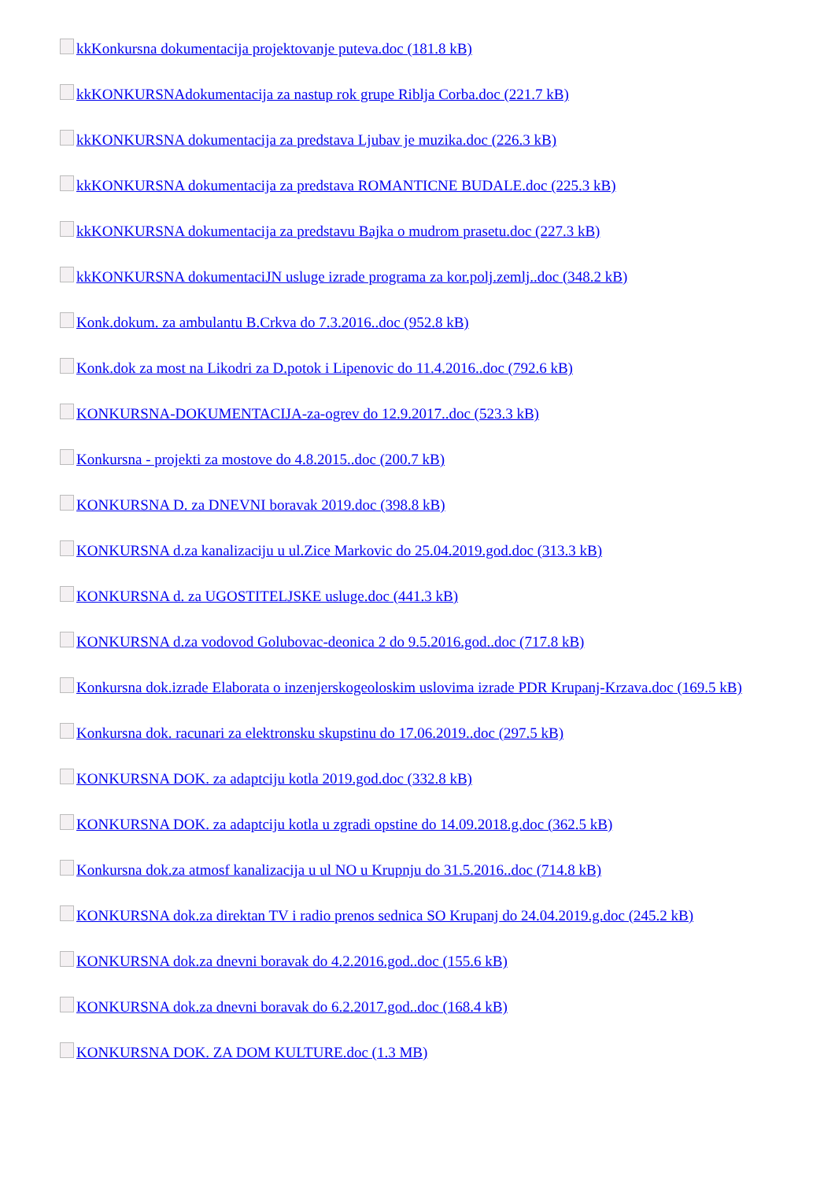kkKonkursna dokumentacija projektovanje puteva.doc (181.8 kB)
kkKONKURSNAdokumentacija za nastup rok grupe Riblja Corba.doc (221.7 kB)
kkKONKURSNA dokumentacija za predstava Ljubav je muzika.doc (226.3 kB)
kkKONKURSNA dokumentacija za predstava ROMANTICNE BUDALE.doc (225.3 kB)
kkKONKURSNA dokumentacija za predstavu Bajka o mudrom prasetu.doc (227.3 kB)
kkKONKURSNA dokumentaciJN usluge izrade programa za kor.polj.zemlj..doc (348.2 kB)
Konk.dokum. za ambulantu B.Crkva do 7.3.2016..doc (952.8 kB)
Konk.dok za most na Likodri za D.potok i Lipenovic do 11.4.2016..doc (792.6 kB)
KONKURSNA-DOKUMENTACIJA-za-ogrev do 12.9.2017..doc (523.3 kB)
Konkursna - projekti za mostove do 4.8.2015..doc (200.7 kB)
KONKURSNA D. za DNEVNI boravak 2019.doc (398.8 kB)
KONKURSNA d.za kanalizaciju u ul.Zice Markovic do 25.04.2019.god.doc (313.3 kB)
KONKURSNA d. za UGOSTITELJSKE usluge.doc (441.3 kB)
KONKURSNA d.za vodovod Golubovac-deonica 2 do 9.5.2016.god..doc (717.8 kB)
Konkursna dok.izrade Elaborata o inzenjerskogeoloskim uslovima izrade PDR Krupanj-Krzava.doc (169.5 kB)
Konkursna dok. racunari za elektronsku skupstinu do 17.06.2019..doc (297.5 kB)
KONKURSNA DOK. za adaptciju kotla 2019.god.doc (332.8 kB)
KONKURSNA DOK. za adaptciju kotla u zgradi opstine do 14.09.2018.g.doc (362.5 kB)
Konkursna dok.za atmosf kanalizacija u ul NO u Krupnju do 31.5.2016..doc (714.8 kB)
KONKURSNA dok.za direktan TV i radio prenos sednica SO Krupanj do 24.04.2019.g.doc (245.2 kB)
KONKURSNA dok.za dnevni boravak do 4.2.2016.god..doc (155.6 kB)
KONKURSNA dok.za dnevni boravak do 6.2.2017.god..doc (168.4 kB)
KONKURSNA DOK. ZA DOM KULTURE.doc (1.3 MB)